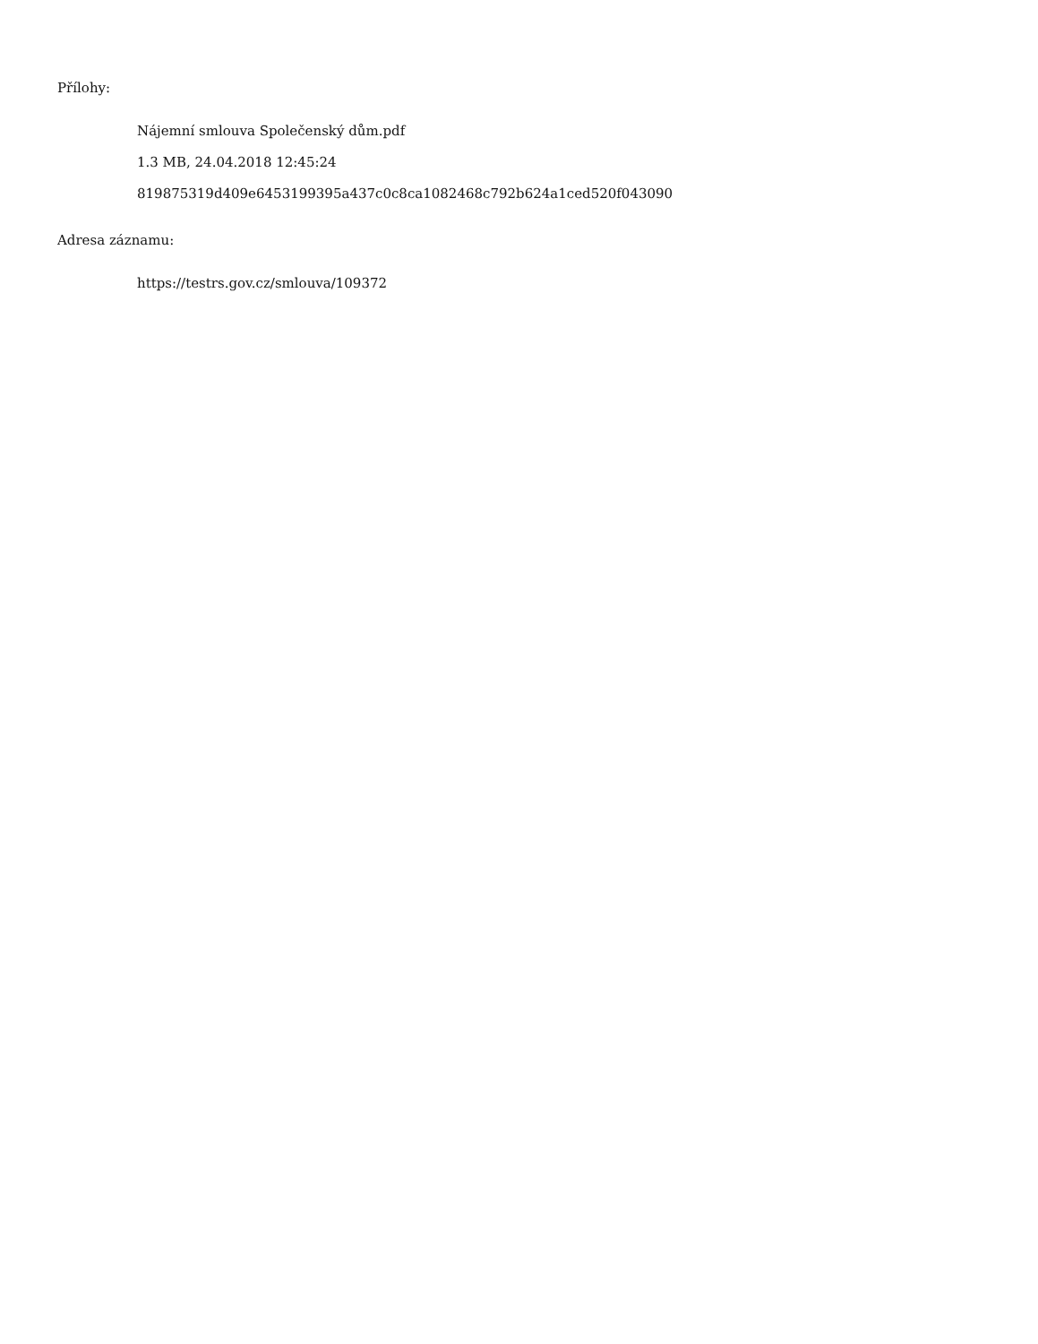Přílohy:
Nájemní smlouva Společenský dům.pdf
1.3 MB, 24.04.2018 12:45:24
819875319d409e6453199395a437c0c8ca1082468c792b624a1ced520f043090
Adresa záznamu:
https://testrs.gov.cz/smlouva/109372